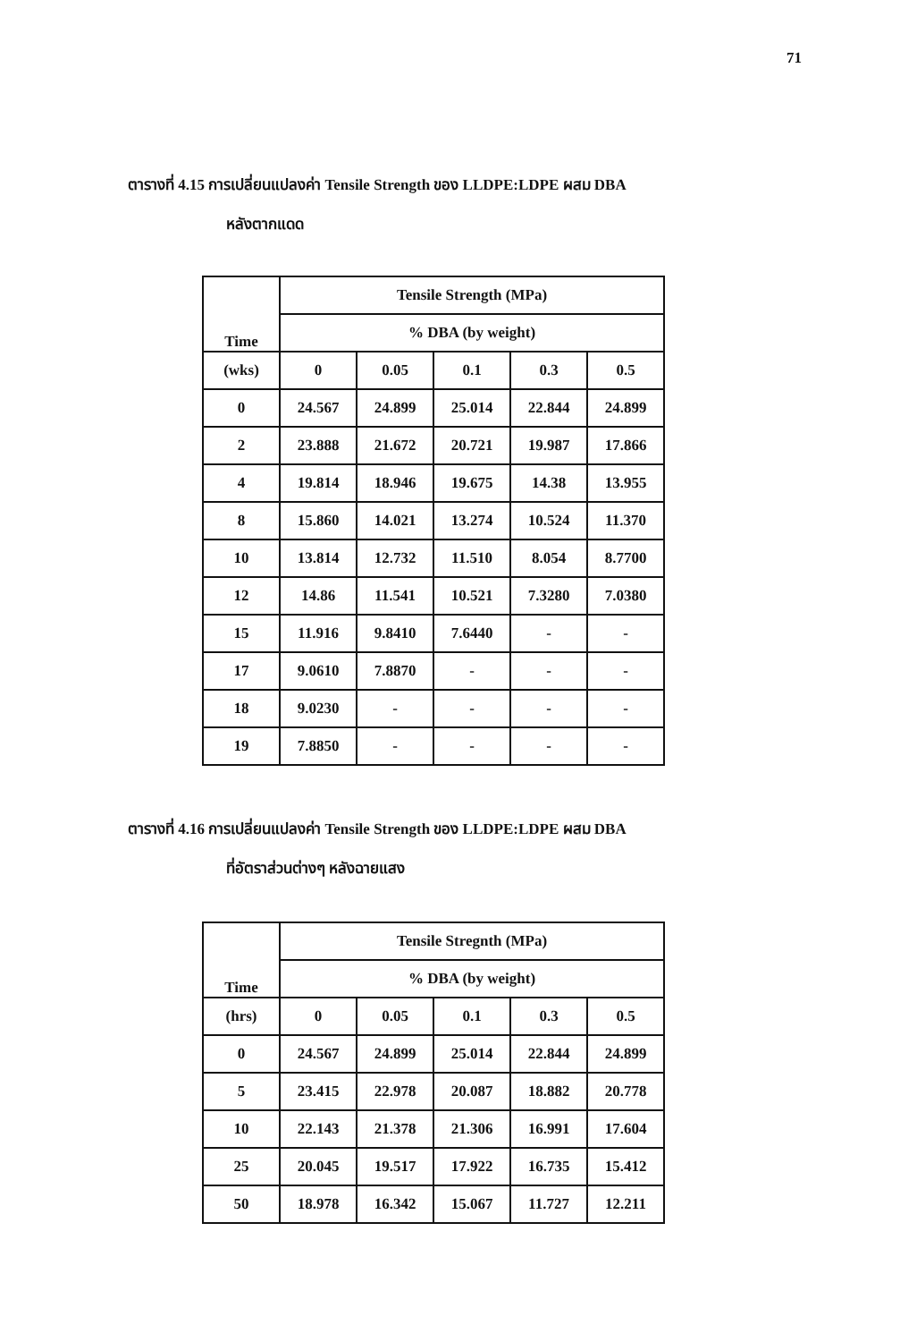71
ตารางที่ 4.15 การเปลี่ยนแปลงค่า Tensile Strength ของ LLDPE:LDPE ผสม DBA
หลังตากแดด
| Time | Tensile Strength (MPa) | | | | |
| --- | --- | --- | --- | --- | --- |
| | % DBA (by weight) | | | | |
| (wks) | 0 | 0.05 | 0.1 | 0.3 | 0.5 |
| 0 | 24.567 | 24.899 | 25.014 | 22.844 | 24.899 |
| 2 | 23.888 | 21.672 | 20.721 | 19.987 | 17.866 |
| 4 | 19.814 | 18.946 | 19.675 | 14.38 | 13.955 |
| 8 | 15.860 | 14.021 | 13.274 | 10.524 | 11.370 |
| 10 | 13.814 | 12.732 | 11.510 | 8.054 | 8.7700 |
| 12 | 14.86 | 11.541 | 10.521 | 7.3280 | 7.0380 |
| 15 | 11.916 | 9.8410 | 7.6440 | - | - |
| 17 | 9.0610 | 7.8870 | - | - | - |
| 18 | 9.0230 | - | - | - | - |
| 19 | 7.8850 | - | - | - | - |
ตารางที่ 4.16 การเปลี่ยนแปลงค่า Tensile Strength ของ LLDPE:LDPE ผสม DBA
ที่อัตราส่วนต่างๆ หลังฉายแสง
| Time | Tensile Stregnth (MPa) | | | | |
| --- | --- | --- | --- | --- | --- |
| | % DBA (by weight) | | | | |
| (hrs) | 0 | 0.05 | 0.1 | 0.3 | 0.5 |
| 0 | 24.567 | 24.899 | 25.014 | 22.844 | 24.899 |
| 5 | 23.415 | 22.978 | 20.087 | 18.882 | 20.778 |
| 10 | 22.143 | 21.378 | 21.306 | 16.991 | 17.604 |
| 25 | 20.045 | 19.517 | 17.922 | 16.735 | 15.412 |
| 50 | 18.978 | 16.342 | 15.067 | 11.727 | 12.211 |